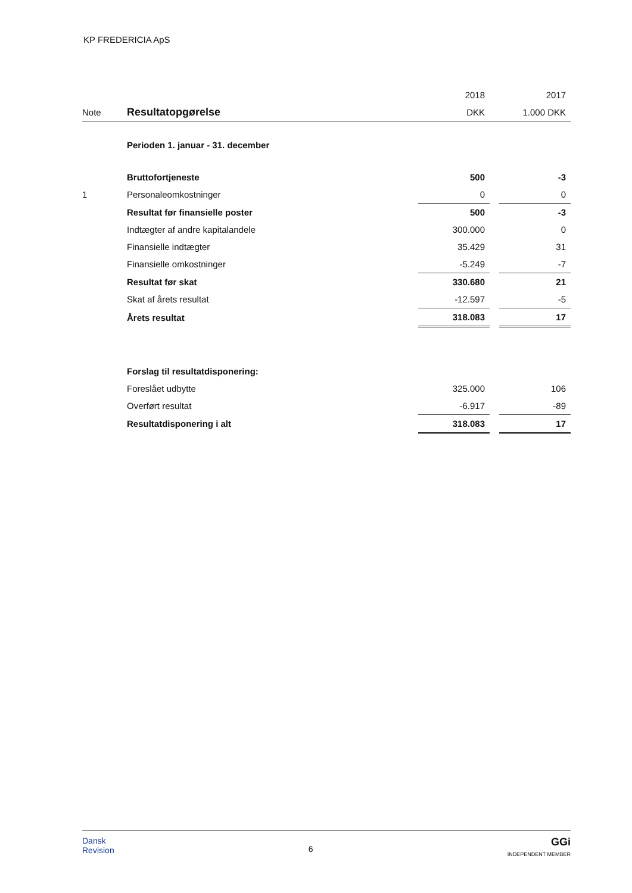KP FREDERICIA ApS
| | | 2018 | | 2017 |
| Note | Resultatopgørelse | DKK | | 1.000 DKK |
| | Perioden 1. januar - 31. december | | | |
| | Bruttofortjeneste | 500 | | -3 |
| 1 | Personaleomkostninger | 0 | | 0 |
| | Resultat før finansielle poster | 500 | | -3 |
| | Indtægter af andre kapitalandele | 300.000 | | 0 |
| | Finansielle indtægter | 35.429 | | 31 |
| | Finansielle omkostninger | -5.249 | | -7 |
| | Resultat før skat | 330.680 | | 21 |
| | Skat af årets resultat | -12.597 | | -5 |
| | Årets resultat | 318.083 | | 17 |
| | Forslag til resultatdisponering: | | | |
| | Foreslået udbytte | 325.000 | | 106 |
| | Overført resultat | -6.917 | | -89 |
| | Resultatdisponering i alt | 318.083 | | 17 |
Dansk
Revision
6
GGi
INDEPENDENT MEMBER